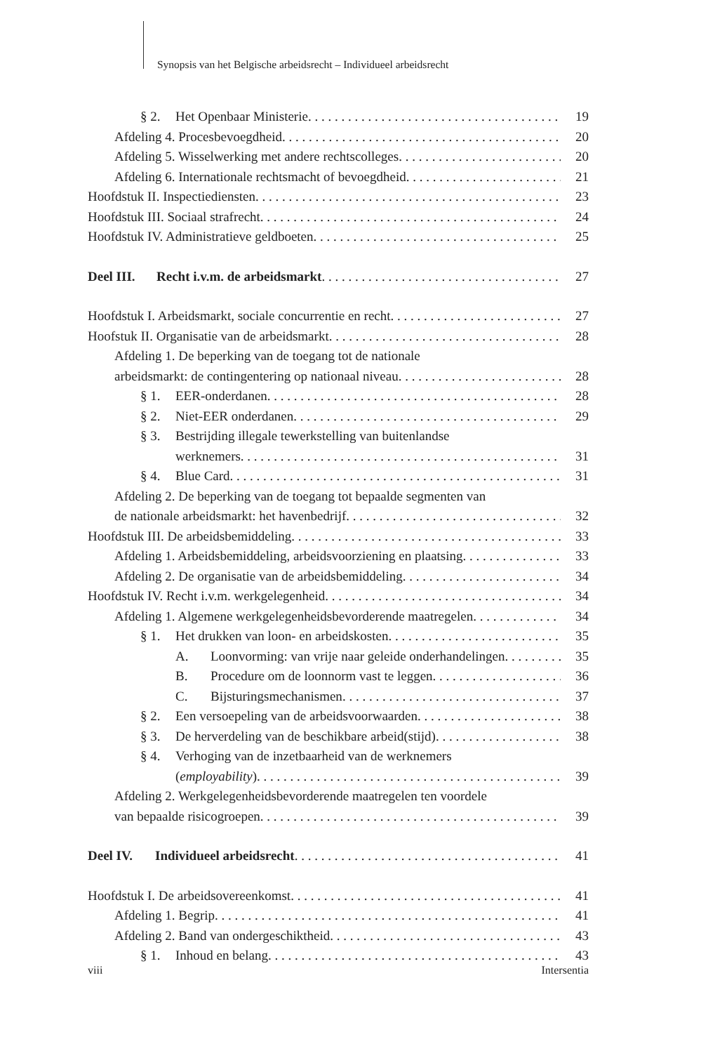Synopsis van het Belgische arbeidsrecht – Individueel arbeidsrecht
§ 2. Het Openbaar Ministerie 19
Afdeling 4. Procesbevoegdheid 20
Afdeling 5. Wisselwerking met andere rechtscolleges 20
Afdeling 6. Internationale rechtsmacht of bevoegdheid 21
Hoofdstuk II. Inspectiediensten 23
Hoofdstuk III. Sociaal strafrecht 24
Hoofdstuk IV. Administratieve geldboeten 25
Deel III. Recht i.v.m. de arbeidsmarkt 27
Hoofdstuk I. Arbeidsmarkt, sociale concurrentie en recht 27
Hoofstuk II. Organisatie van de arbeidsmarkt 28
Afdeling 1. De beperking van de toegang tot de nationale
arbeidsmarkt: de contingentering op nationaal niveau 28
§ 1. EER-onderdanen 28
§ 2. Niet-EER onderdanen 29
§ 3. Bestrijding illegale tewerkstelling van buitenlandse
werknemers 31
§ 4. Blue Card 31
Afdeling 2. De beperking van de toegang tot bepaalde segmenten van
de nationale arbeidsmarkt: het havenbedrijf 32
Hoofdstuk III. De arbeidsbemiddeling 33
Afdeling 1. Arbeidsbemiddeling, arbeidsvoorziening en plaatsing 33
Afdeling 2. De organisatie van de arbeidsbemiddeling 34
Hoofdstuk IV. Recht i.v.m. werkgelegenheid 34
Afdeling 1. Algemene werkgelegenheidsbevorderende maatregelen 34
§ 1. Het drukken van loon- en arbeidskosten 35
A. Loonvorming: van vrije naar geleide onderhandelingen 35
B. Procedure om de loonnorm vast te leggen 36
C. Bijsturingsmechanismen 37
§ 2. Een versoepeling van de arbeidsvoorwaarden 38
§ 3. De herverdeling van de beschikbare arbeid(stijd) 38
§ 4. Verhoging van de inzetbaarheid van de werknemers
(employability) 39
Afdeling 2. Werkgelegenheidsbevorderende maatregelen ten voordele
van bepaalde risicogroepen 39
Deel IV. Individueel arbeidsrecht 41
Hoofdstuk I. De arbeidsovereenkomst 41
Afdeling 1. Begrip 41
Afdeling 2. Band van ondergeschiktheid 43
§ 1. Inhoud en belang 43
viii Intersentia